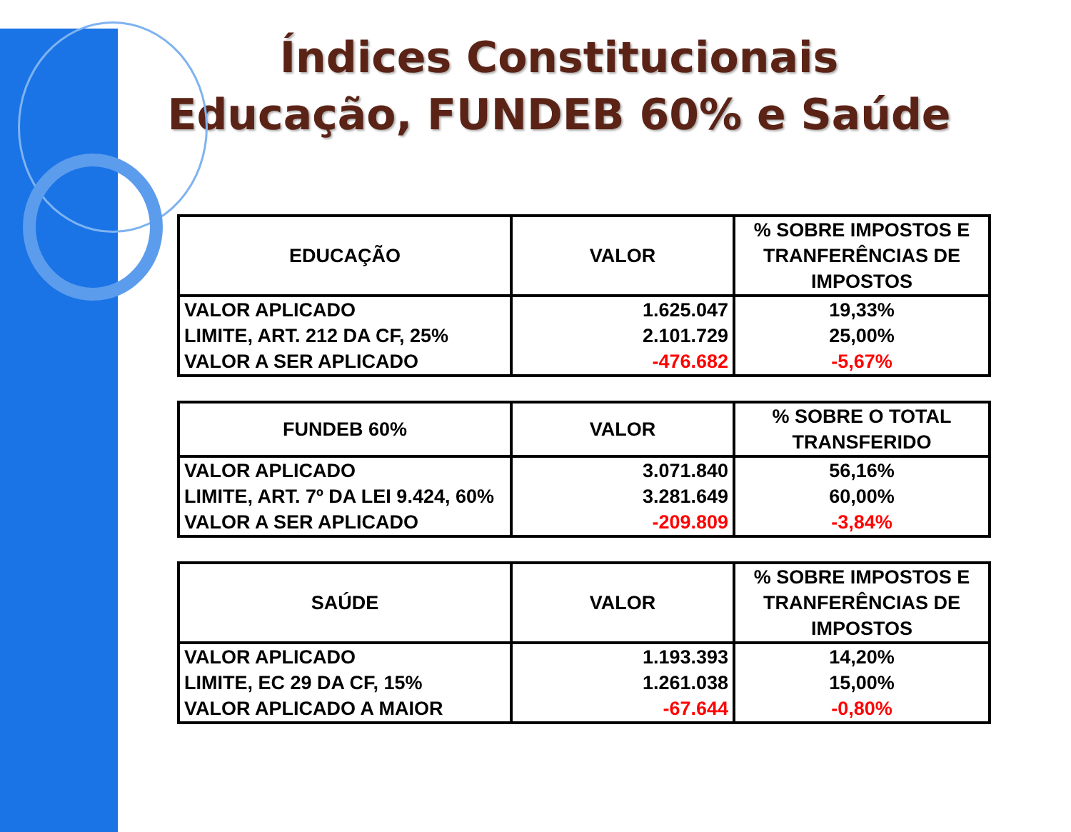Índices Constitucionais
Educação, FUNDEB 60% e Saúde
| EDUCAÇÃO | VALOR | % SOBRE IMPOSTOS E TRANFERÊNCIAS DE IMPOSTOS |
| --- | --- | --- |
| VALOR APLICADO LIMITE, ART. 212 DA CF, 25% VALOR A SER APLICADO | 1.625.047 2.101.729 -476.682 | 19,33% 25,00% -5,67% |
| FUNDEB 60% | VALOR | % SOBRE O TOTAL TRANSFERIDO |
| --- | --- | --- |
| VALOR APLICADO LIMITE, ART. 7º DA LEI 9.424, 60% VALOR A SER APLICADO | 3.071.840 3.281.649 -209.809 | 56,16% 60,00% -3,84% |
| SAÚDE | VALOR | % SOBRE IMPOSTOS E TRANFERÊNCIAS DE IMPOSTOS |
| --- | --- | --- |
| VALOR APLICADO LIMITE, EC 29 DA CF, 15% VALOR APLICADO A MAIOR | 1.193.393 1.261.038 -67.644 | 14,20% 15,00% -0,80% |